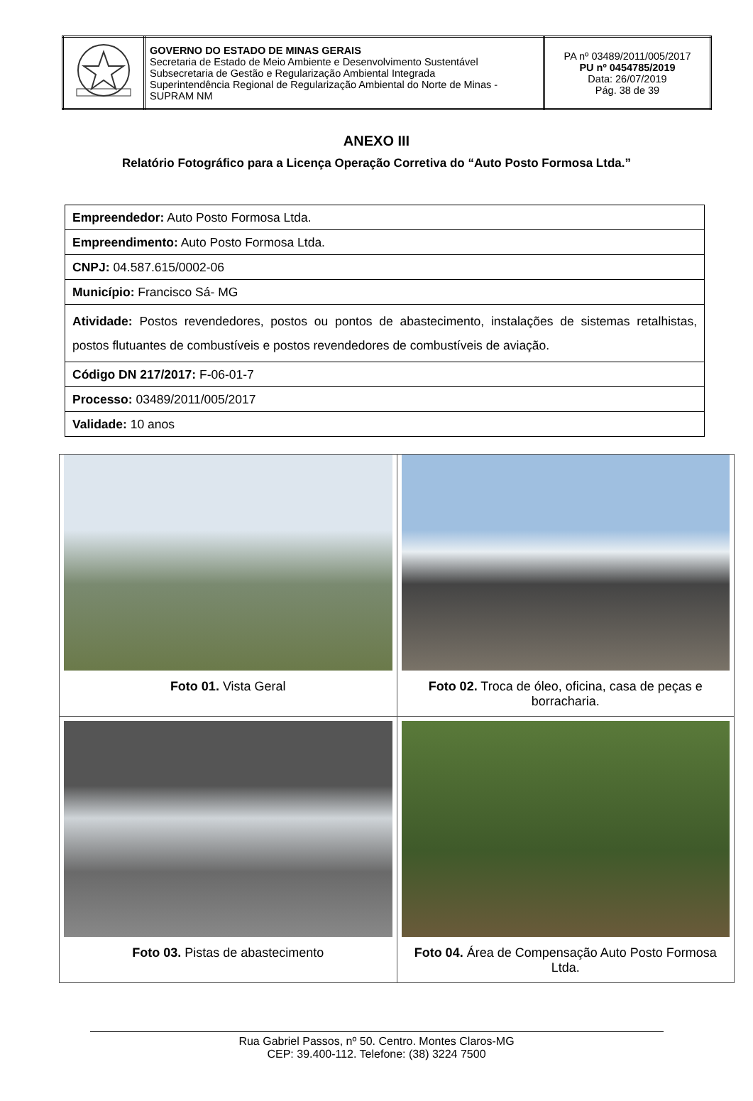| | GOVERNO DO ESTADO DE MINAS GERAIS Secretaria de Estado de Meio Ambiente e Desenvolvimento Sustentável Subsecretaria de Gestão e Regularização Ambiental Integrada Superintendência Regional de Regularização Ambiental do Norte de Minas - SUPRAM NM | PA nº 03489/2011/005/2017 PU nº 0454785/2019 Data: 26/07/2019 Pág. 38 de 39 |
ANEXO III
Relatório Fotográfico para a Licença Operação Corretiva do “Auto Posto Formosa Ltda.”
| Empreendedor: Auto Posto Formosa Ltda. |
| Empreendimento: Auto Posto Formosa Ltda. |
| CNPJ: 04.587.615/0002-06 |
| Município: Francisco Sá- MG |
| Atividade: Postos revendedores, postos ou pontos de abastecimento, instalações de sistemas retalhistas, postos flutuantes de combustíveis e postos revendedores de combustíveis de aviação. |
| Código DN 217/2017: F-06-01-7 |
| Processo: 03489/2011/005/2017 |
| Validade: 10 anos |
| Foto 01. Vista Geral | Foto 02. Troca de óleo, oficina, casa de peças e borracharia. |
| Foto 03. Pistas de abastecimento | Foto 04. Área de Compensação Auto Posto Formosa Ltda. |
Rua Gabriel Passos, nº 50. Centro. Montes Claros-MG
CEP: 39.400-112. Telefone: (38) 3224 7500